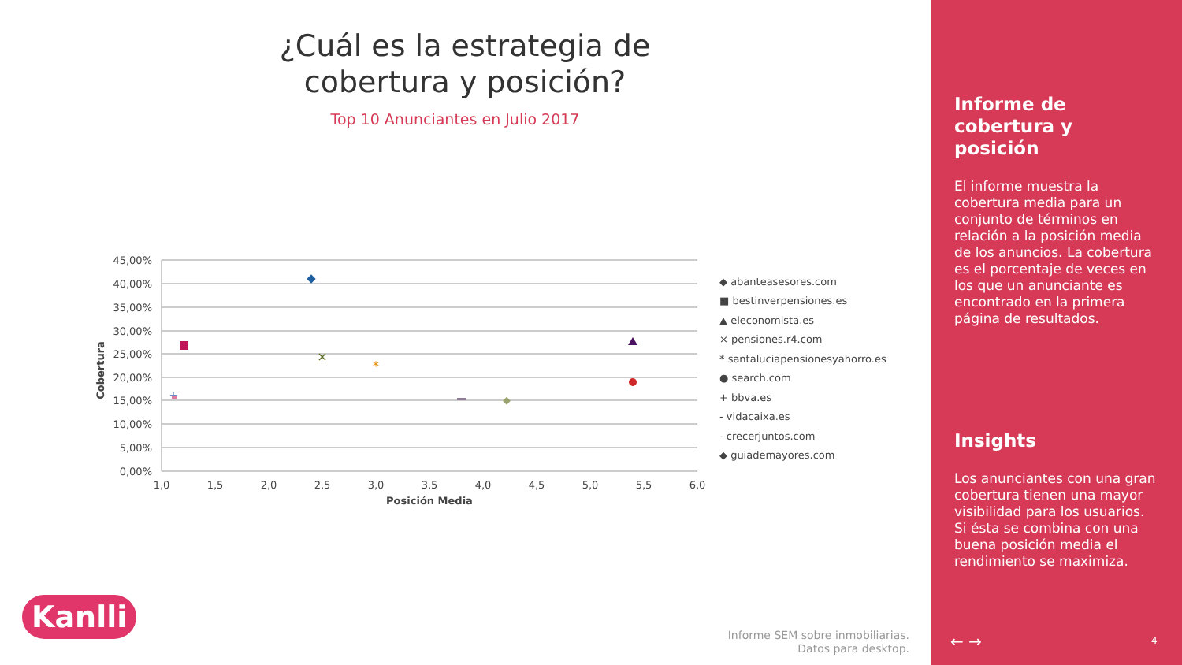¿Cuál es la estrategia de cobertura y posición?
Top 10 Anunciantes en Julio 2017
45,00%
40,00%
35,00%
30,00%
25,00%
20,00%
15,00%
10,00%
5,00%
0,00%
1,0
1,5
2,0
2,5
3,0
3,5
4,0
4,5
5,0
5,5
6,0
Posición Media
Cobertura
×
*
+
◆ abanteasesores.com
■ bestinverpensiones.es
▲ eleconomista.es
× pensiones.r4.com
* santaluciapensionesyahorro.es
● search.com
+ bbva.es
- vidacaixa.es
- crecerjuntos.com
◆ guiademayores.com
Kanlli
Informe SEM sobre inmobiliarias.
Datos para desktop.
Informe de cobertura y posición
El informe muestra la cobertura media para un conjunto de términos en relación a la posición media de los anuncios. La cobertura es el porcentaje de veces en los que un anunciante es encontrado en la primera página de resultados.
Insights
Los anunciantes con una gran cobertura tienen una mayor visibilidad para los usuarios. Si ésta se combina con una buena posición media el rendimiento se maximiza.
← → 4